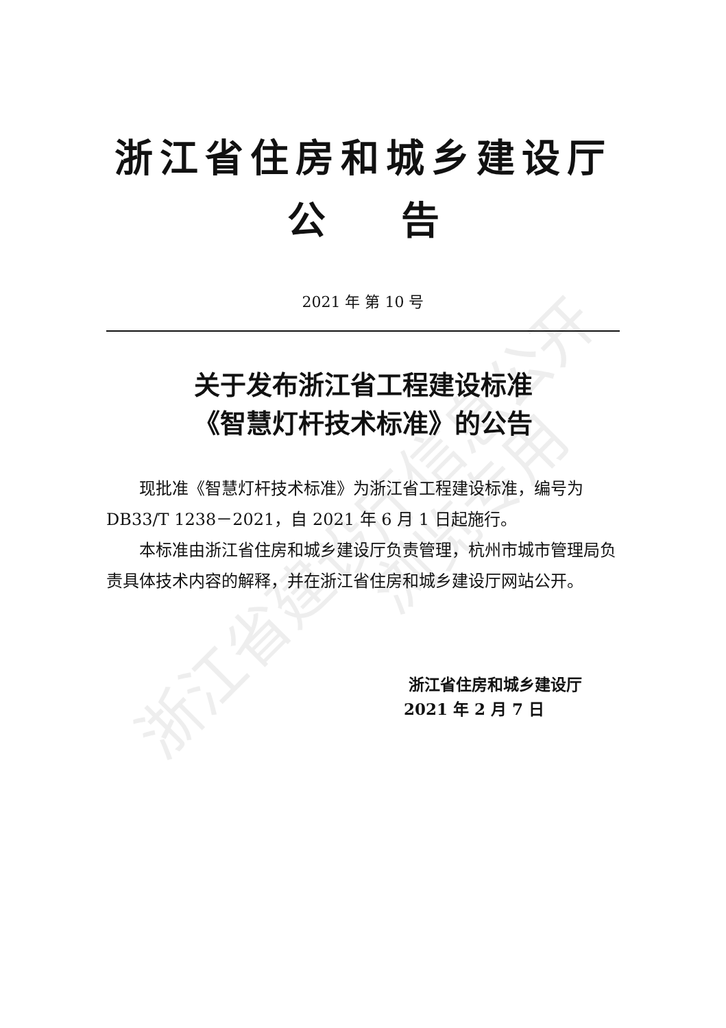浙江省建设厅信息公开 浏览专用
浙江省住房和城乡建设厅
公告
2021 年 第 10 号
关于发布浙江省工程建设标准
《智慧灯杆技术标准》的公告
现批准《智慧灯杆技术标准》为浙江省工程建设标准，编号为 DB33/T 1238－2021，自 2021 年 6 月 1 日起施行。
本标准由浙江省住房和城乡建设厅负责管理，杭州市城市管理局负责具体技术内容的解释，并在浙江省住房和城乡建设厅网站公开。
浙江省住房和城乡建设厅
2021 年 2 月 7 日